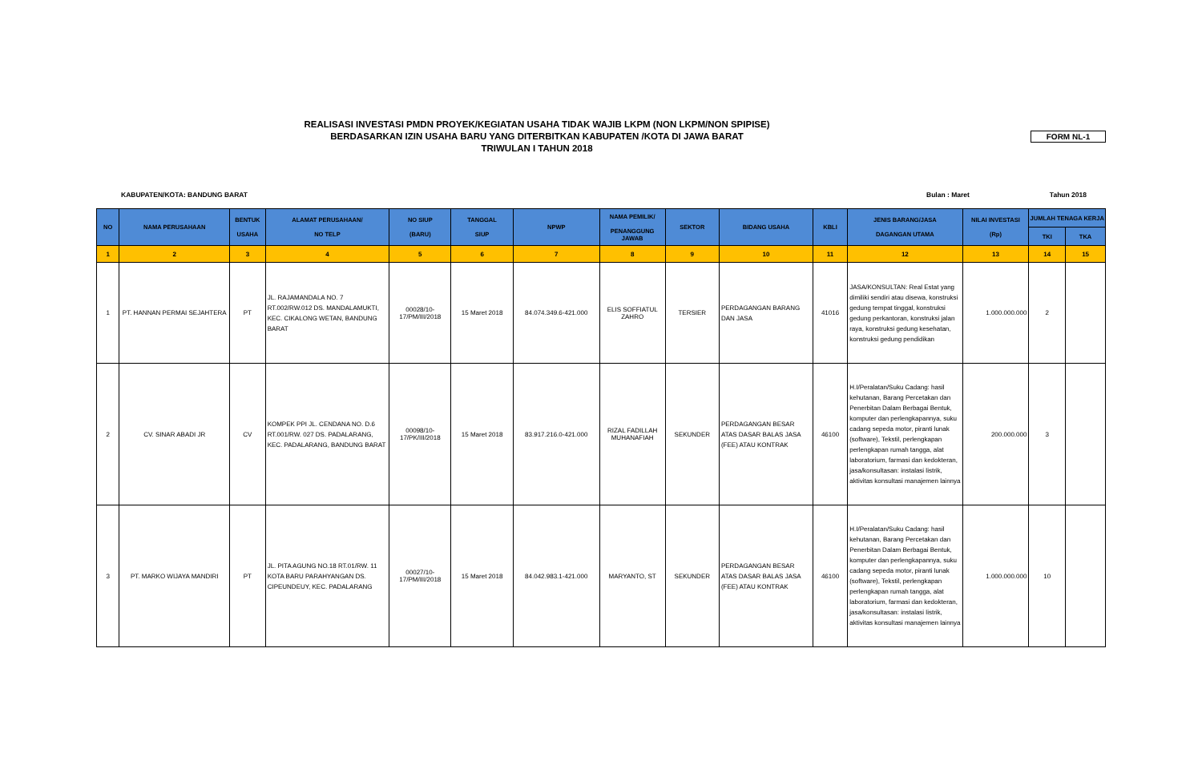REALISASI INVESTASI PMDN PROYEK/KEGIATAN USAHA TIDAK WAJIB LKPM (NON LKPM/NON SPIPISE)
BERDASARKAN IZIN USAHA BARU YANG DITERBITKAN KABUPATEN /KOTA DI JAWA BARAT
TRIWULAN I TAHUN 2018
FORM NL-1
KABUPATEN/KOTA: BANDUNG BARAT Bulan : Maret Tahun 2018
| NO | NAMA PERUSAHAAN | BENTUK USAHA | ALAMAT PERUSAHAAN/ NO TELP | NO SIUP (BARU) | TANGGAL SIUP | NPWP | NAMA PEMILIK/ PENANGGUNG JAWAB | SEKTOR | BIDANG USAHA | KBLI | JENIS BARANG/JASA DAGANGAN UTAMA | NILAI INVESTASI (Rp) | JUMLAH TENAGA KERJA | |
| --- | --- | --- | --- | --- | --- | --- | --- | --- | --- | --- | --- | --- | --- | --- |
| | | | | | | | | | | | | | TKI | TKA |
| 1 | 2 | 3 | 4 | 5 | 6 | 7 | 8 | 9 | 10 | 11 | 12 | 13 | 14 | 15 |
| 1 | PT. HANNAN PERMAI SEJAHTERA | PT | JL. RAJAMANDALA NO. 7 RT.002/RW.012 DS. MANDALAMUKTI, KEC. CIKALONG WETAN, BANDUNG BARAT | 00028/10-17/PM/III/2018 | 15 Maret 2018 | 84.074.349.6-421.000 | ELIS SOFFIATUL ZAHRO | TERSIER | PERDAGANGAN BARANG DAN JASA | 41016 | JASA/KONSULTAN: Real Estat yang dimiliki sendiri atau disewa, konstruksi gedung tempat tinggal, konstruksi gedung perkantoran, konstruksi jalan raya, konstruksi gedung kesehatan, konstruksi gedung pendidikan | 1.000.000.000 | 2 | |
| 2 | CV. SINAR ABADI JR | CV | KOMPEK PPI JL. CENDANA NO. D.6 RT.001/RW. 027 DS. PADALARANG, KEC. PADALARANG, BANDUNG BARAT | 00098/10-17/PK/III/2018 | 15 Maret 2018 | 83.917.216.0-421.000 | RIZAL FADILLAH MUHANAFIAH | SEKUNDER | PERDAGANGAN BESAR ATAS DASAR BALAS JASA (FEE) ATAU KONTRAK | 46100 | H.I/Peralatan/Suku Cadang: hasil kehutanan, Barang Percetakan dan Penerbitan Dalam Berbagai Bentuk, komputer dan perlengkapannya, suku cadang sepeda motor, piranti lunak (software), Tekstil, perlengkapan perlengkapan rumah tangga, alat laboratorium, farmasi dan kedokteran, jasa/konsultasan: instalasi listrik, aktivitas konsultasi manajemen lainnya | 200.000.000 | 3 | |
| 3 | PT. MARKO WIJAYA MANDIRI | PT | JL. PITA AGUNG NO.18 RT.01/RW. 11 KOTA BARU PARAHYANGAN DS. CIPEUNDEUY, KEC. PADALARANG | 00027/10-17/PM/III/2018 | 15 Maret 2018 | 84.042.983.1-421.000 | MARYANTO, ST | SEKUNDER | PERDAGANGAN BESAR ATAS DASAR BALAS JASA (FEE) ATAU KONTRAK | 46100 | H.I/Peralatan/Suku Cadang: hasil kehutanan, Barang Percetakan dan Penerbitan Dalam Berbagai Bentuk, komputer dan perlengkapannya, suku cadang sepeda motor, piranti lunak (software), Tekstil, perlengkapan perlengkapan rumah tangga, alat laboratorium, farmasi dan kedokteran, jasa/konsultasan: instalasi listrik, aktivitas konsultasi manajemen lainnya | 1.000.000.000 | 10 | |